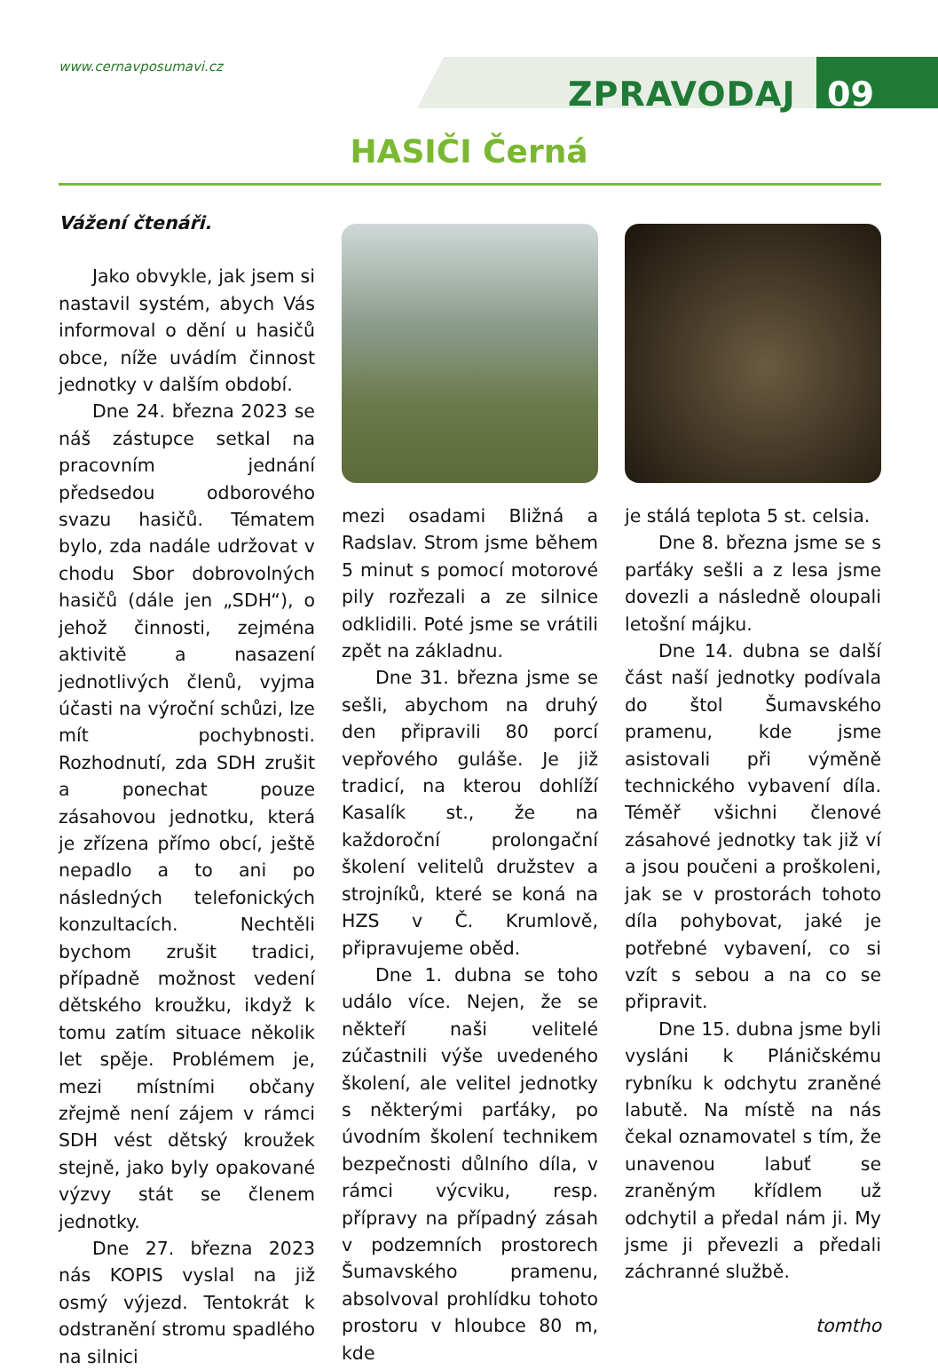www.cernavposumavi.cz
ZPRAVODAJ 09
HASIČI Černá
Vážení čtenáři.
Jako obvykle, jak jsem si nastavil systém, abych Vás informoval o dění u hasičů obce, níže uvádím činnost jednotky v dalším období.
Dne 24. března 2023 se náš zástupce setkal na pracovním jednání předsedou odborového svazu hasičů. Tématem bylo, zda nadále udržovat v chodu Sbor dobrovolných hasičů (dále jen „SDH“), o jehož činnosti, zejména aktivitě a nasazení jednotlivých členů, vyjma účasti na výroční schůzi, lze mít pochybnosti. Rozhodnutí, zda SDH zrušit a ponechat pouze zásahovou jednotku, která je zřízena přímo obcí, ještě nepadlo a to ani po následných telefonických konzultacích. Nechtěli bychom zrušit tradici, případně možnost vedení dětského kroužku, ikdyž k tomu zatím situace několik let spěje. Problémem je, mezi místními občany zřejmě není zájem v rámci SDH vést dětský kroužek stejně, jako byly opakované výzvy stát se členem jednotky.
Dne 27. března 2023 nás KOPIS vyslal na již osmý výjezd. Tentokrát k odstranění stromu spadlého na silnici
mezi osadami Bližná a Radslav. Strom jsme během 5 minut s pomocí motorové pily rozřezali a ze silnice odklidili. Poté jsme se vrátili zpět na základnu.
Dne 31. března jsme se sešli, abychom na druhý den připravili 80 porcí vepřového guláše. Je již tradicí, na kterou dohlíží Kasalík st., že na každoroční prolongační školení velitelů družstev a strojníků, které se koná na HZS v Č. Krumlově, připravujeme oběd.
Dne 1. dubna se toho událo více. Nejen, že se někteří naši velitelé zúčastnili výše uvedeného školení, ale velitel jednotky s některými parťáky, po úvodním školení technikem bezpečnosti důlního díla, v rámci výcviku, resp. přípravy na případný zásah v podzemních prostorech Šumavského pramenu, absolvoval prohlídku tohoto prostoru v hloubce 80 m, kde
je stálá teplota 5 st. celsia.
Dne 8. března jsme se s parťáky sešli a z lesa jsme dovezli a následně oloupali letošní májku.
Dne 14. dubna se další část naší jednotky podívala do štol Šumavského pramenu, kde jsme asistovali při výměně technického vybavení díla. Téměř všichni členové zásahové jednotky tak již ví a jsou poučeni a proškoleni, jak se v prostorách tohoto díla pohybovat, jaké je potřebné vybavení, co si vzít s sebou a na co se připravit.
Dne 15. dubna jsme byli vysláni k Pláničskému rybníku k odchytu zraněné labutě. Na místě na nás čekal oznamovatel s tím, že unavenou labuť se zraněným křídlem už odchytil a předal nám ji. My jsme ji převezli a předali záchranné službě.
tomtho